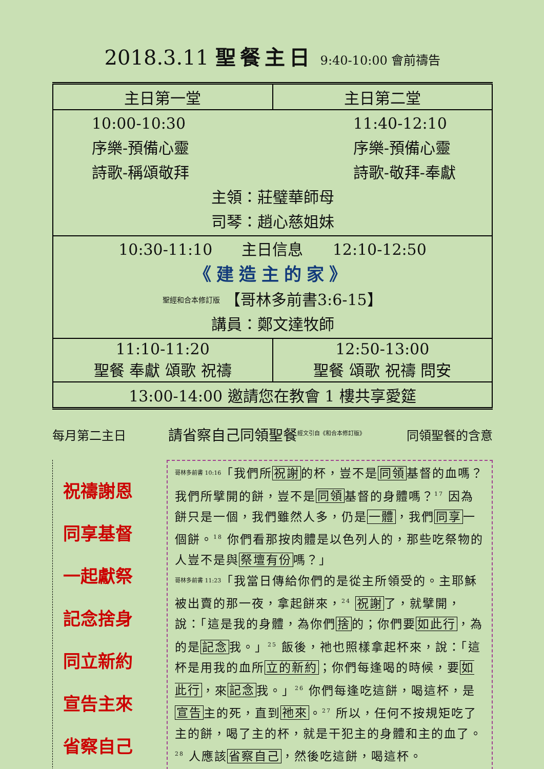2018.3.11 聖餐主日 9:40-10:00 會前禱告
| 主日第一堂 | 主日第二堂 |
| 10:00-10:30 序樂-預備心靈 詩歌-稱頌敬拜 11:40-12:10 序樂-預備心靈 詩歌-敬拜-奉獻 主領：莊璧華師母 司琴：趙心慈姐妹 | |
| 10:30-11:10 主日信息 12:10-12:50 《建造主的家》 聖經和合本修訂版 【哥林多前書3:6-15】 講員：鄭文達牧師 | |
| 11:10-11:20 聖餐 奉獻 頌歌 祝禱 | 12:50-13:00 聖餐 頌歌 祝禱 問安 |
| 13:00-14:00 邀請您在教會 1 樓共享愛筵 | |
每月第二主日 請省察自己同領聖餐<sup>經文引自《和合本修訂版》</sup> 同領聖餐的含意
祝禱謝恩
同享基督
一起獻祭
記念捨身
同立新約
宣告主來
省察自己
哥林多前書 10:16「我們所祝謝的杯，豈不是同領基督的血嗎？我們所擘開的餅，豈不是同領基督的身體嗎？<sup>17</sup> 因為餅只是一個，我們雖然人多，仍是一體，我們同享一個餅。<sup>18</sup> 你們看那按肉體是以色列人的，那些吃祭物的人豈不是與祭壇有份嗎？」
哥林多前書 11:23「我當日傳給你們的是從主所領受的。主耶穌被出賣的那一夜，拿起餅來，<sup>24</sup> 祝謝了，就擘開，說：「這是我的身體，為你們捨的；你們要如此行，為的是記念我。」<sup>25</sup> 飯後，祂也照樣拿起杯來，說：「這杯是用我的血所立的新約；你們每逢喝的時候，要如此行，來記念我。」<sup>26</sup> 你們每逢吃這餅，喝這杯，是宣告主的死，直到祂來。<sup>27</sup> 所以，任何不按規矩吃了主的餅，喝了主的杯，就是干犯主的身體和主的血了。<sup>28</sup> 人應該省察自己，然後吃這餅，喝這杯。